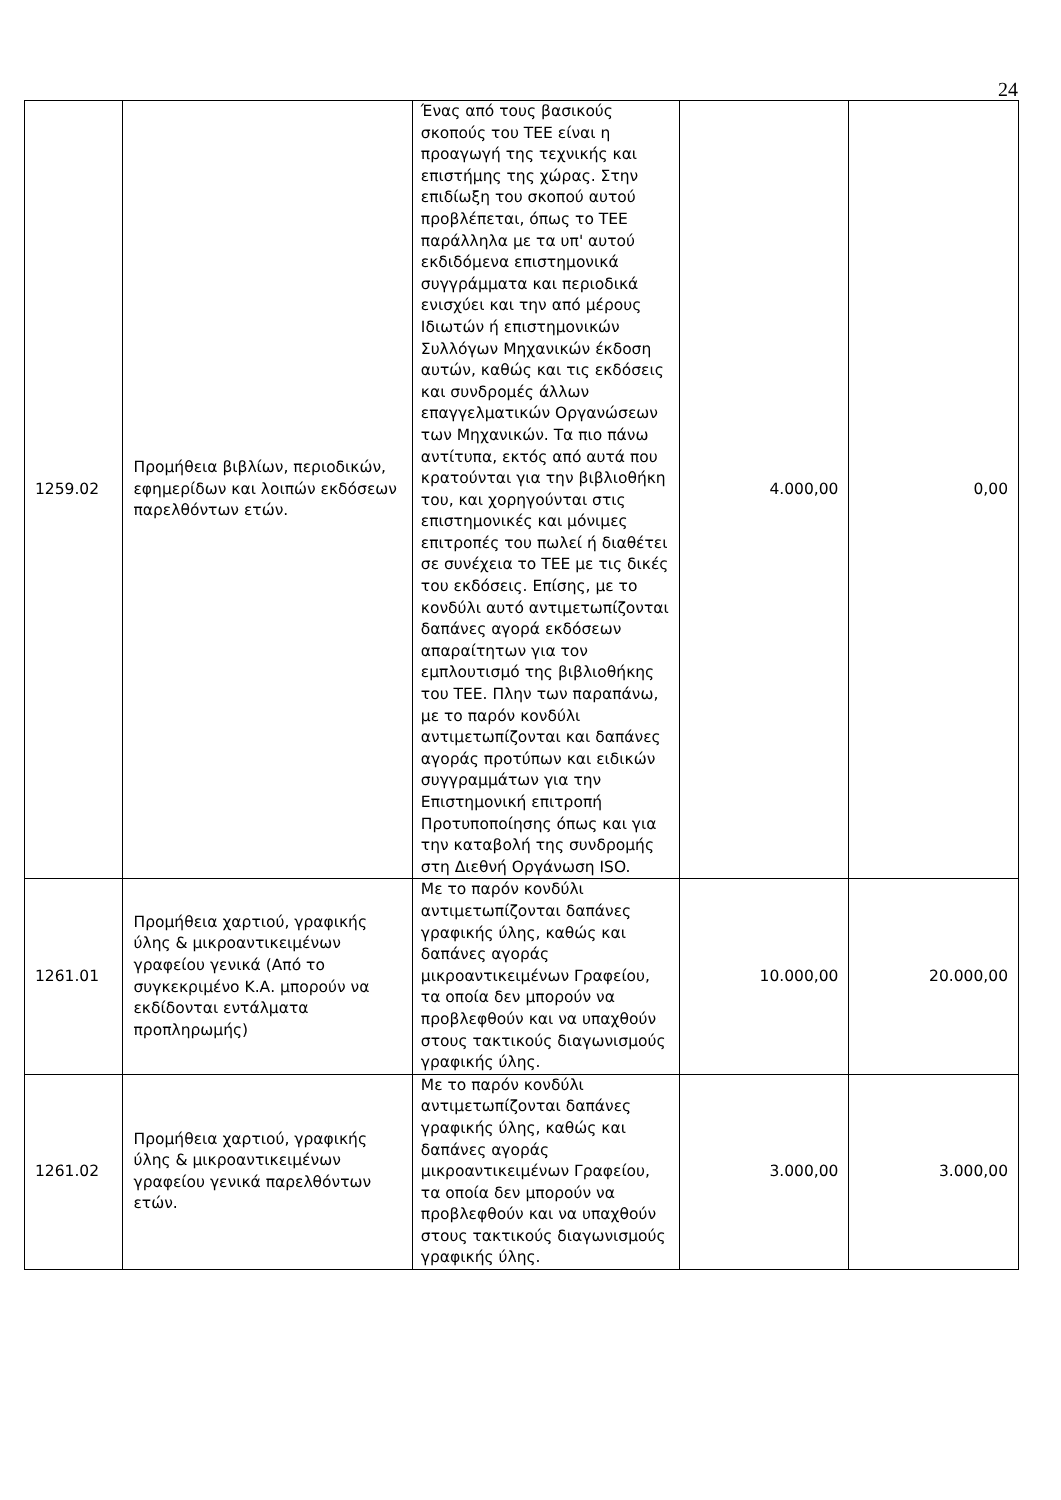24
| 1259.02 | Προμήθεια βιβλίων, περιοδικών, εφημερίδων και λοιπών εκδόσεων παρελθόντων ετών. | Ένας από τους βασικούς σκοπούς του ΤΕΕ είναι η προαγωγή της τεχνικής και επιστήμης της χώρας. Στην επιδίωξη του σκοπού αυτού προβλέπεται, όπως το ΤΕΕ παράλληλα με τα υπ' αυτού εκδιδόμενα επιστημονικά συγγράμματα και περιοδικά ενισχύει και την από μέρους Ιδιωτών ή επιστημονικών Συλλόγων Μηχανικών έκδοση αυτών, καθώς και τις εκδόσεις και συνδρομές άλλων επαγγελματικών Οργανώσεων των Μηχανικών. Τα πιο πάνω αντίτυπα, εκτός από αυτά που κρατούνται για την βιβλιοθήκη του, και χορηγούνται στις επιστημονικές και μόνιμες επιτροπές του πωλεί ή διαθέτει σε συνέχεια το ΤΕΕ με τις δικές του εκδόσεις. Επίσης, με το κονδύλι αυτό αντιμετωπίζονται δαπάνες αγορά εκδόσεων απαραίτητων για τον εμπλουτισμό της βιβλιοθήκης του ΤΕΕ. Πλην των παραπάνω, με το παρόν κονδύλι αντιμετωπίζονται και δαπάνες αγοράς προτύπων και ειδικών συγγραμμάτων για την Επιστημονική επιτροπή Προτυποποίησης όπως και για την καταβολή της συνδρομής στη Διεθνή Οργάνωση ISO. | 4.000,00 | 0,00 |
| 1261.01 | Προμήθεια χαρτιού, γραφικής ύλης & μικροαντικειμένων γραφείου γενικά (Από το συγκεκριμένο Κ.Α. μπορούν να εκδίδονται εντάλματα προπληρωμής) | Με το παρόν κονδύλι αντιμετωπίζονται δαπάνες γραφικής ύλης, καθώς και δαπάνες αγοράς μικροαντικειμένων Γραφείου, τα οποία δεν μπορούν να προβλεφθούν και να υπαχθούν στους τακτικούς διαγωνισμούς γραφικής ύλης. | 10.000,00 | 20.000,00 |
| 1261.02 | Προμήθεια χαρτιού, γραφικής ύλης & μικροαντικειμένων γραφείου γενικά παρελθόντων ετών. | Με το παρόν κονδύλι αντιμετωπίζονται δαπάνες γραφικής ύλης, καθώς και δαπάνες αγοράς μικροαντικειμένων Γραφείου, τα οποία δεν μπορούν να προβλεφθούν και να υπαχθούν στους τακτικούς διαγωνισμούς γραφικής ύλης. | 3.000,00 | 3.000,00 |